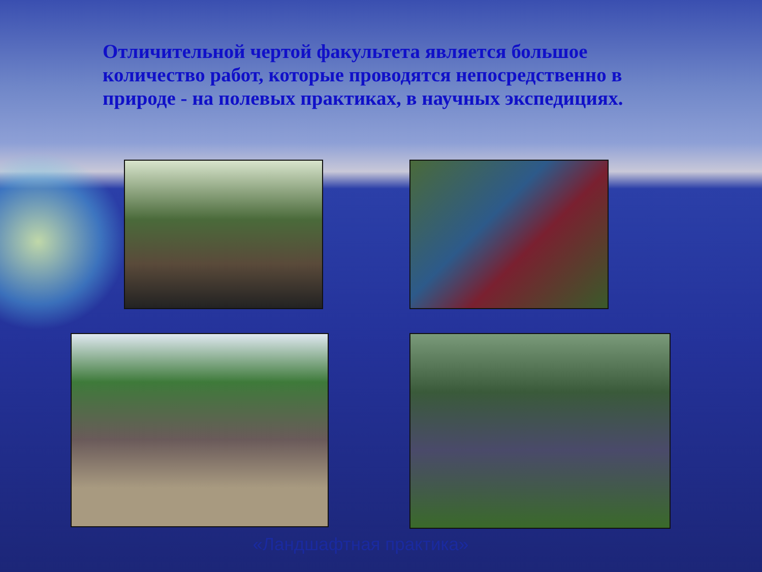Отличительной чертой факультета является большое количество работ, которые проводятся непосредственно в природе - на полевых практиках, в научных экспедициях.
«Ландшафтная практика»